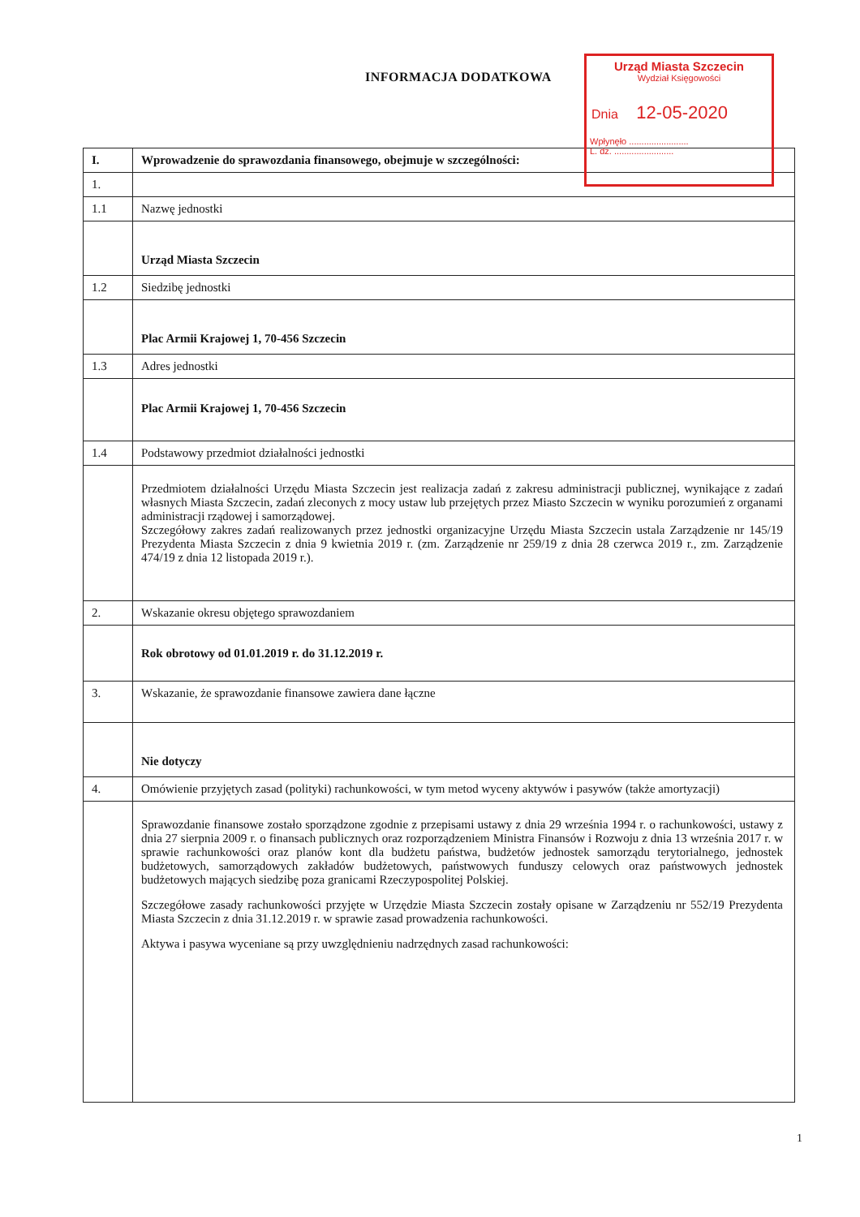INFORMACJA DODATKOWA
Urząd Miasta Szczecin
Wydział Księgowości
Dnia 12-05-2020
Wpłynęło ........................
L. dz. ........................
| I. | Wprowadzenie do sprawozdania finansowego, obejmuje w szczególności: |
| 1. | |
| 1.1 | Nazwę jednostki |
| | Urząd Miasta Szczecin |
| 1.2 | Siedzibę jednostki |
| | Plac Armii Krajowej 1, 70-456 Szczecin |
| 1.3 | Adres jednostki |
| | Plac Armii Krajowej 1, 70-456 Szczecin |
| 1.4 | Podstawowy przedmiot działalności jednostki |
| | Przedmiotem działalności Urzędu Miasta Szczecin jest realizacja zadań z zakresu administracji publicznej, wynikające z zadań własnych Miasta Szczecin, zadań zleconych z mocy ustaw lub przejętych przez Miasto Szczecin w wyniku porozumień z organami administracji rządowej i samorządowej. Szczegółowy zakres zadań realizowanych przez jednostki organizacyjne Urzędu Miasta Szczecin ustala Zarządzenie nr 145/19 Prezydenta Miasta Szczecin z dnia 9 kwietnia 2019 r. (zm. Zarządzenie nr 259/19 z dnia 28 czerwca 2019 r., zm. Zarządzenie 474/19 z dnia 12 listopada 2019 r.). |
| 2. | Wskazanie okresu objętego sprawozdaniem |
| | Rok obrotowy od 01.01.2019 r. do 31.12.2019 r. |
| 3. | Wskazanie, że sprawozdanie finansowe zawiera dane łączne |
| | Nie dotyczy |
| 4. | Omówienie przyjętych zasad (polityki) rachunkowości, w tym metod wyceny aktywów i pasywów (także amortyzacji) |
| | Sprawozdanie finansowe zostało sporządzone zgodnie z przepisami ustawy z dnia 29 września 1994 r. o rachunkowości, ustawy z dnia 27 sierpnia 2009 r. o finansach publicznych oraz rozporządzeniem Ministra Finansów i Rozwoju z dnia 13 września 2017 r. w sprawie rachunkowości oraz planów kont dla budżetu państwa, budżetów jednostek samorządu terytorialnego, jednostek budżetowych, samorządowych zakładów budżetowych, państwowych funduszy celowych oraz państwowych jednostek budżetowych mających siedzibę poza granicami Rzeczypospolitej Polskiej. Szczegółowe zasady rachunkowości przyjęte w Urzędzie Miasta Szczecin zostały opisane w Zarządzeniu nr 552/19 Prezydenta Miasta Szczecin z dnia 31.12.2019 r. w sprawie zasad prowadzenia rachunkowości. Aktywa i pasywa wyceniane są przy uwzględnieniu nadrzędnych zasad rachunkowości: |
1